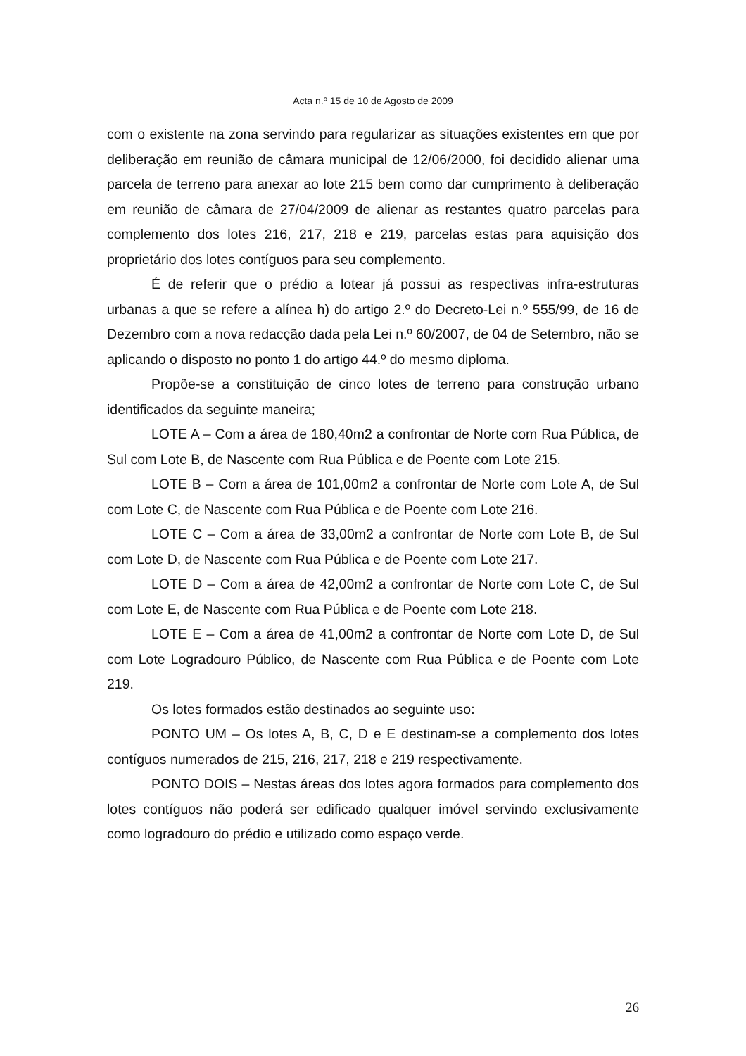Acta n.º 15 de 10 de Agosto de 2009
com o existente na zona servindo para regularizar as situações existentes em que por deliberação em reunião de câmara municipal de 12/06/2000, foi decidido alienar uma parcela de terreno para anexar ao lote 215 bem como dar cumprimento à deliberação em reunião de câmara de 27/04/2009 de alienar as restantes quatro parcelas para complemento dos lotes 216, 217, 218 e 219, parcelas estas para aquisição dos proprietário dos lotes contíguos para seu complemento.
É de referir que o prédio a lotear já possui as respectivas infra-estruturas urbanas a que se refere a alínea h) do artigo 2.º do Decreto-Lei n.º 555/99, de 16 de Dezembro com a nova redacção dada pela Lei n.º 60/2007, de 04 de Setembro, não se aplicando o disposto no ponto 1 do artigo 44.º do mesmo diploma.
Propõe-se a constituição de cinco lotes de terreno para construção urbano identificados da seguinte maneira;
LOTE A – Com a área de 180,40m2 a confrontar de Norte com Rua Pública, de Sul com Lote B, de Nascente com Rua Pública e de Poente com Lote 215.
LOTE B – Com a área de 101,00m2 a confrontar de Norte com Lote A, de Sul com Lote C, de Nascente com Rua Pública e de Poente com Lote 216.
LOTE C – Com a área de 33,00m2 a confrontar de Norte com Lote B, de Sul com Lote D, de Nascente com Rua Pública e de Poente com Lote 217.
LOTE D – Com a área de 42,00m2 a confrontar de Norte com Lote C, de Sul com Lote E, de Nascente com Rua Pública e de Poente com Lote 218.
LOTE E – Com a área de 41,00m2 a confrontar de Norte com Lote D, de Sul com Lote Logradouro Público, de Nascente com Rua Pública e de Poente com Lote 219.
Os lotes formados estão destinados ao seguinte uso:
PONTO UM – Os lotes A, B, C, D e E destinam-se a complemento dos lotes contíguos numerados de 215, 216, 217, 218 e 219 respectivamente.
PONTO DOIS – Nestas áreas dos lotes agora formados para complemento dos lotes contíguos não poderá ser edificado qualquer imóvel servindo exclusivamente como logradouro do prédio e utilizado como espaço verde.
26